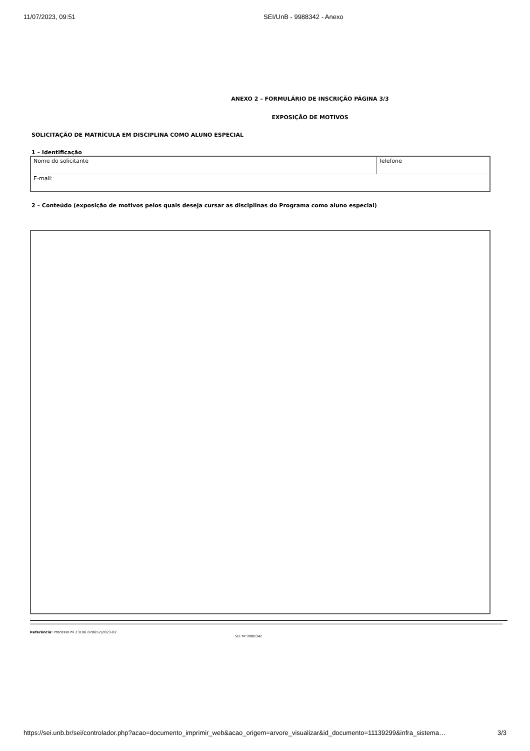11/07/2023, 09:51 SEI/UnB - 9988342 - Anexo
ANEXO 2 – FORMULÁRIO DE INSCRIÇÃO PÁGINA 3/3
EXPOSIÇÃO DE MOTIVOS
SOLICITAÇÃO DE MATRÍCULA EM DISCIPLINA COMO ALUNO ESPECIAL
1 – Identificação
| Nome do solicitante | Telefone |
| E-mail: | |
2 – Conteúdo (exposição de motivos pelos quais deseja cursar as disciplinas do Programa como aluno especial)
Referência: Processo nº 23106.078657/2023-02
SEI nº 9988342
https://sei.unb.br/sei/controlador.php?acao=documento_imprimir_web&acao_origem=arvore_visualizar&id_documento=11139299&infra_sistema… 3/3